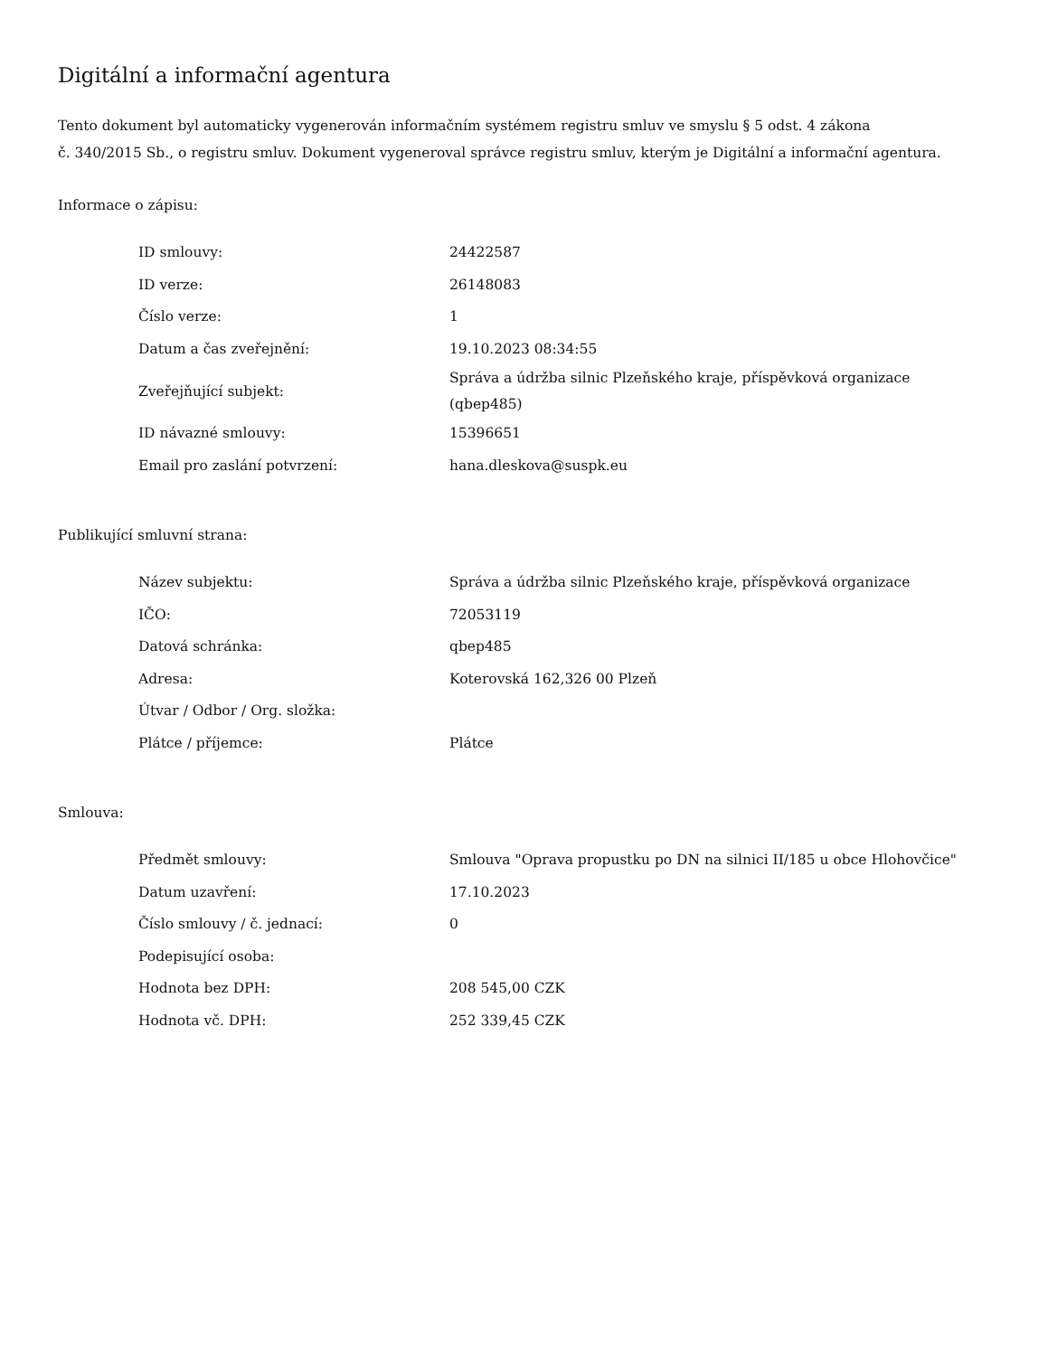Digitální a informační agentura
Tento dokument byl automaticky vygenerován informačním systémem registru smluv ve smyslu § 5 odst. 4 zákona
č. 340/2015 Sb., o registru smluv. Dokument vygeneroval správce registru smluv, kterým je Digitální a informační agentura.
Informace o zápisu:
| ID smlouvy: | 24422587 |
| ID verze: | 26148083 |
| Číslo verze: | 1 |
| Datum a čas zveřejnění: | 19.10.2023 08:34:55 |
| Zveřejňující subjekt: | Správa a údržba silnic Plzeňského kraje, příspěvková organizace (qbep485) |
| ID návazné smlouvy: | 15396651 |
| Email pro zaslání potvrzení: | hana.dleskova@suspk.eu |
Publikující smluvní strana:
| Název subjektu: | Správa a údržba silnic Plzeňského kraje, příspěvková organizace |
| IČO: | 72053119 |
| Datová schránka: | qbep485 |
| Adresa: | Koterovská 162,326 00 Plzeň |
| Útvar / Odbor / Org. složka: | |
| Plátce / příjemce: | Plátce |
Smlouva:
| Předmět smlouvy: | Smlouva "Oprava propustku po DN na silnici II/185 u obce Hlohovčice" |
| Datum uzavření: | 17.10.2023 |
| Číslo smlouvy / č. jednací: | 0 |
| Podepisující osoba: | |
| Hodnota bez DPH: | 208 545,00 CZK |
| Hodnota vč. DPH: | 252 339,45 CZK |